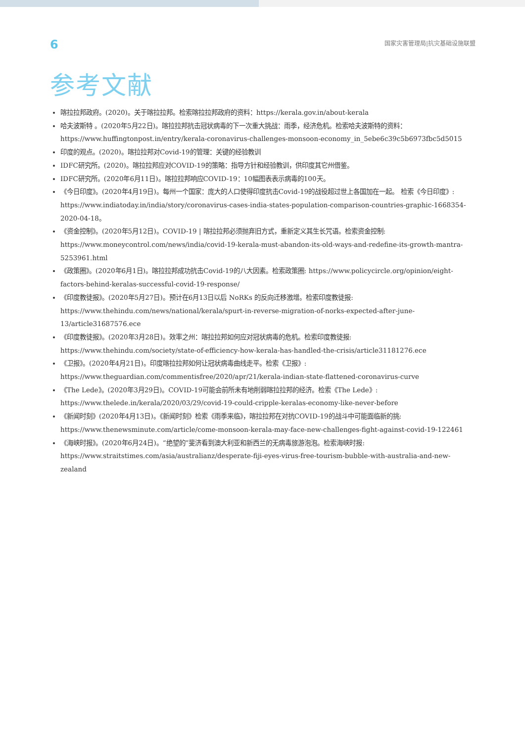6
国家灾害管理局|抗灾基础设施联盟
参考文献
喀拉拉邦政府。(2020)。关于喀拉拉邦。检索喀拉拉邦政府的资料：https://kerala.gov.in/about-kerala
哈夫波斯特 。(2020年5月22日)。喀拉拉邦抗击冠状病毒的下一次重大挑战：雨季，经济危机。检索哈夫波斯特的资料：https://www.huffingtonpost.in/entry/kerala-coronavirus-challenges-monsoon-economy_in_5ebe6c39c5b6973fbc5d5015
印度的观点。(2020)。喀拉拉邦对Covid-19的管理：关键的经验教训
IDFC研究所。(2020)。喀拉拉邦应对COVID-19的策略：指导方针和经验教训，供印度其它州借鉴。
IDFC研究所。(2020年6月11日)。喀拉拉邦响应COVID-19：10幅图表表示病毒的100天。
《今日印度》。(2020年4月19日)。每州一个国家：庞大的人口使得印度抗击Covid-19的战役超过世上各国加在一起。 检索《今日印度》: https://www.indiatoday.in/india/story/coronavirus-cases-india-states-population-comparison-countries-graphic-1668354-2020-04-18。
《资金控制》。(2020年5月12日)。COVID-19 | 喀拉拉邦必须抛弃旧方式，重新定义其生长咒语。检索资金控制: https://www.moneycontrol.com/news/india/covid-19-kerala-must-abandon-its-old-ways-and-redefine-its-growth-mantra-5253961.html
《政策圈》。(2020年6月1日)。喀拉拉邦成功抗击Covid-19的八大因素。检索政策圈: https://www.policycircle.org/opinion/eight-factors-behind-keralas-successful-covid-19-response/
《印度教徒报》。(2020年5月27日)。预计在6月13日以后 NoRKs 的反向迁移激增。检索印度教徒报: https://www.thehindu.com/news/national/kerala/spurt-in-reverse-migration-of-norks-expected-after-june-13/article31687576.ece
《印度教徒报》。(2020年3月28日)。效率之州：喀拉拉邦如何应对冠状病毒的危机。检索印度教徒报: https://www.thehindu.com/society/state-of-efficiency-how-kerala-has-handled-the-crisis/article31181276.ece
《卫报》。(2020年4月21日)。印度喀拉拉邦如何让冠状病毒曲线走平。检索《卫报》: https://www.theguardian.com/commentisfree/2020/apr/21/kerala-indian-state-flattened-coronavirus-curve
《The Lede》。(2020年3月29日)。COVID-19可能会前所未有地削弱喀拉拉邦的经济。检索《The Lede》: https://www.thelede.in/kerala/2020/03/29/covid-19-could-cripple-keralas-economy-like-never-before
《新闻时刻》(2020年4月13日)。《新闻时刻》检索《雨季来临》，喀拉拉邦在对抗COVID-19的战斗中可能面临新的挑: https://www.thenewsminute.com/article/come-monsoon-kerala-may-face-new-challenges-fight-against-covid-19-122461
《海峡时报》。(2020年6月24日)。“绝望的”斐济看到澳大利亚和新西兰的无病毒旅游泡泡。检索海峡时报: https://www.straitstimes.com/asia/australianz/desperate-fiji-eyes-virus-free-tourism-bubble-with-australia-and-new-zealand